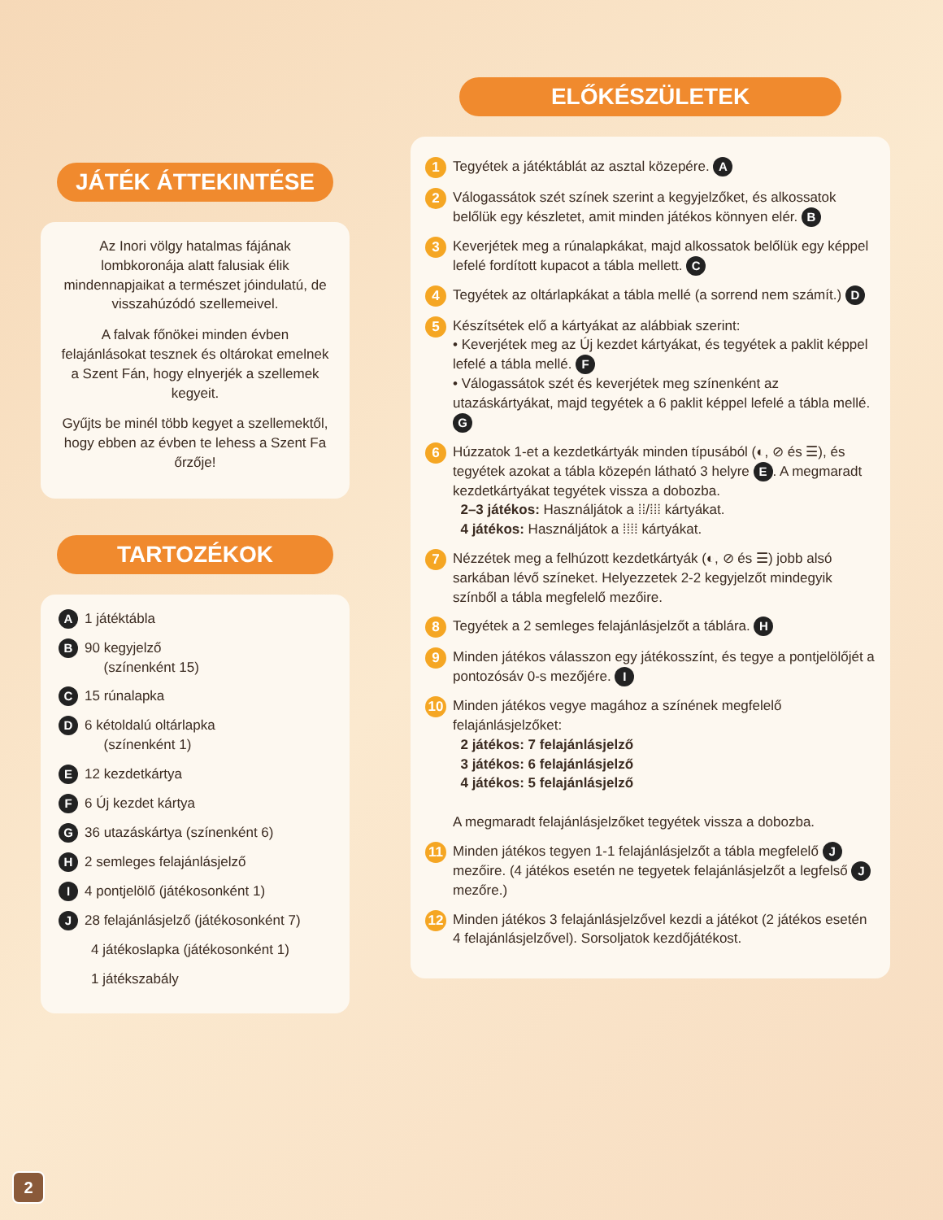JÁTÉK ÁTTEKINTÉSE
Az Inori völgy hatalmas fájának lombkoronája alatt falusiak élik mindennapjaikat a természet jóindulatú, de visszahúzódó szellemeivel.
A falvak főnökei minden évben felajánlásokat tesznek és oltárokat emelnek a Szent Fán, hogy elnyerjék a szellemek kegyeit.
Gyűjts be minél több kegyet a szellemektől, hogy ebben az évben te lehess a Szent Fa őrzője!
TARTOZÉKOK
A 1 játéktábla
B 90 kegyjelző
(színenként 15)
C 15 rúnalapka
D 6 kétoldalú oltárlapka
(színenként 1)
E 12 kezdetkártya
F 6 Új kezdet kártya
G 36 utazáskártya (színenként 6)
H 2 semleges felajánlásjelző
I 4 pontjelölő (játékosonként 1)
J 28 felajánlásjelző (játékosonként 7)
4 játékoslapka (játékosonként 1)
1 játékszabály
ELŐKÉSZÜLETEK
1 Tegyétek a játéktáblát az asztal közepére. A
2 Válogassátok szét színek szerint a kegyjelzőket, és alkossatok belőlük egy készletet, amit minden játékos könnyen elér. B
3 Keverjétek meg a rúnalapkákat, majd alkossatok belőlük egy képpel lefelé fordított kupacot a tábla mellett. C
4 Tegyétek az oltárlapkákat a tábla mellé (a sorrend nem számít.) D
5 Készítsétek elő a kártyákat az alábbiak szerint:
• Keverjétek meg az Új kezdet kártyákat, és tegyétek a paklit képpel lefelé a tábla mellé. F
• Válogassátok szét és keverjétek meg színenként az utazáskártyákat, majd tegyétek a 6 paklit képpel lefelé a tábla mellé. G
6 Húzzatok 1-et a kezdetkártyák minden típusából (◐, ⊘ és ☰), és tegyétek azokat a tábla közepén látható 3 helyre E. A megmaradt kezdetkártyákat tegyétek vissza a dobozba.
2–3 játékos: Használjátok a ⁞⁞/⁞⁞⁞ kártyákat.
4 játékos: Használjátok a ⁞⁞⁞⁞ kártyákat.
7 Nézzétek meg a felhúzott kezdetkártyák (◐, ⊘ és ☰) jobb alsó sarkában lévő színeket. Helyezzetek 2-2 kegyjelzőt mindegyik színből a tábla megfelelő mezőire.
8 Tegyétek a 2 semleges felajánlásjelzőt a táblára. H
9 Minden játékos válasszon egy játékosszínt, és tegye a pontjelölőjét a pontozósáv 0-s mezőjére. I
10 Minden játékos vegye magához a színének megfelelő felajánlásjelzőket:
2 játékos: 7 felajánlásjelző
3 játékos: 6 felajánlásjelző
4 játékos: 5 felajánlásjelző
A megmaradt felajánlásjelzőket tegyétek vissza a dobozba.
11 Minden játékos tegyen 1-1 felajánlásjelzőt a tábla megfelelő J mezőire. (4 játékos esetén ne tegyetek felajánlásjelzőt a legfelső J mezőre.)
12 Minden játékos 3 felajánlásjelzővel kezdi a játékot (2 játékos esetén 4 felajánlásjelzővel). Sorsoljatok kezdőjátékost.
2